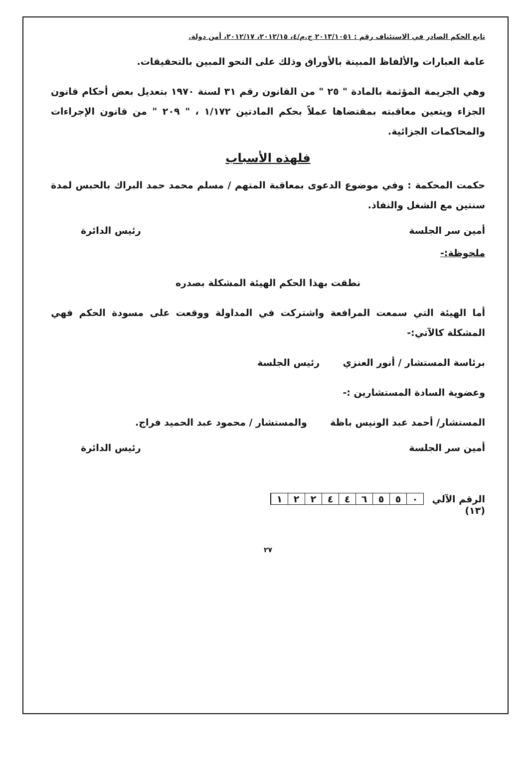تابع الحكم الصادر في الاستئناف رقم : ٢٠١٣/١٠٥١ ج.م/٤، ٢٠١٢/١٥، ٢٠١٢/١٧، أمن دولة.
عامة العبارات والألفاظ المبينة بالأوراق وذلك على النحو المبين بالتحقيقات.
وهي الجريمة المؤثمة بالمادة " ٢٥ " من القانون رقم ٣١ لسنة ١٩٧٠ بتعديل بعض أحكام قانون الجزاء ويتعين معاقبته بمقتضاها عملاً بحكم المادتين ١/١٧٢ ، " ٢٠٩ " من قانون الإجراءات والمحاكمات الجزائية.
فلهذه الأسباب
حكمت المحكمة : وفي موضوع الدعوى بمعاقبة المتهم / مسلم محمد حمد البراك بالحبس لمدة سنتين مع الشغل والنفاذ.
أمين سر الجلسة رئيس الدائرة
ملحوظة:-
نطقت بهذا الحكم الهيئة المشكلة بصدره
أما الهيئة التي سمعت المرافعة واشتركت في المداولة ووقعت على مسودة الحكم فهي المشكلة كالآتي:-
برئاسة المستشار / أنور العنزي رئيس الجلسة
وعضوية السادة المستشارين :-
المستشار/ أحمد عبد الونيس باظة والمستشار / محمود عبد الحميد فراج.
أمين سر الجلسة رئيس الدائرة
الرقم الآلي ٠٥٥٦٤٤٢٢١
(١٣)
٢٧